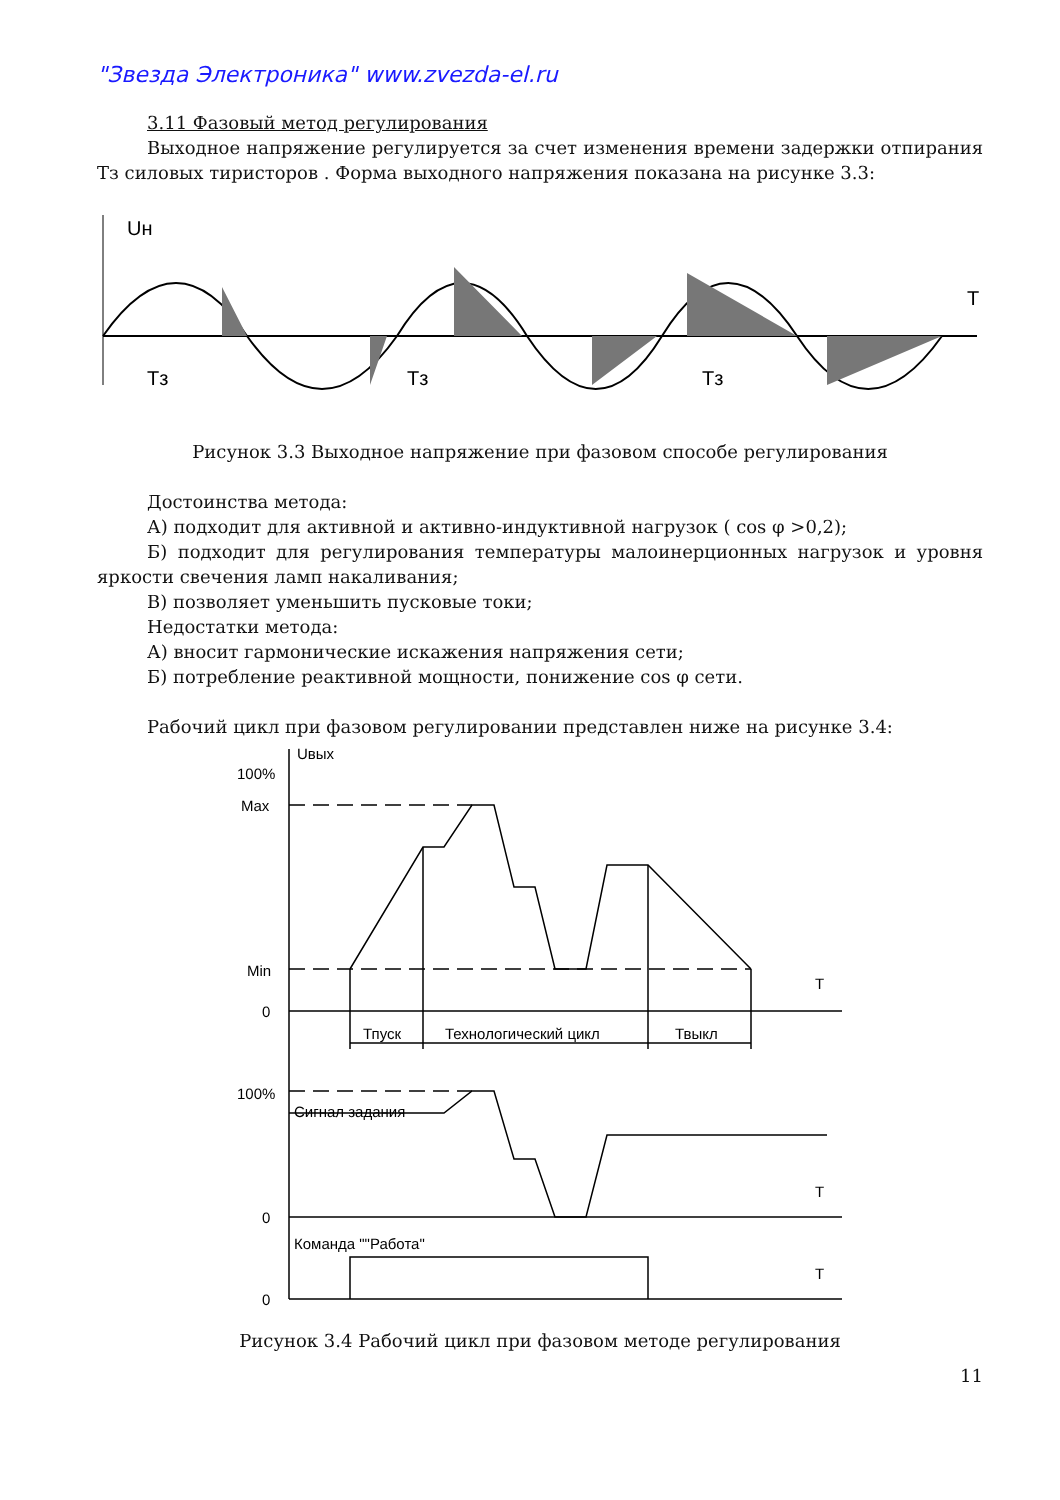"Звезда Электроника" www.zvezda-el.ru
3.11 Фазовый метод регулирования
Выходное напряжение регулируется за счет изменения времени задержки отпирания Тз силовых тиристоров . Форма выходного напряжения показана на рисунке 3.3:
Uн
T
Тз
Тз
Тз
Рисунок 3.3 Выходное напряжение при фазовом способе регулирования
Достоинства метода:
А) подходит для активной и активно-индуктивной нагрузок ( cos φ >0,2);
Б) подходит для регулирования температуры малоинерционных нагрузок и уровня яркости свечения ламп накаливания;
В) позволяет уменьшить пусковые токи;
Недостатки метода:
А) вносит гармонические искажения напряжения сети;
Б) потребление реактивной мощности, понижение cos φ сети.
Рабочий цикл при фазовом регулировании представлен ниже на рисунке 3.4:
Uвых
100%
Max
Min
0
Тпуск
Технологический цикл
Твыкл
100%
Сигнал задания
0
Команда ""Работа"
0
T
T
T
Рисунок 3.4 Рабочий цикл при фазовом методе регулирования
11